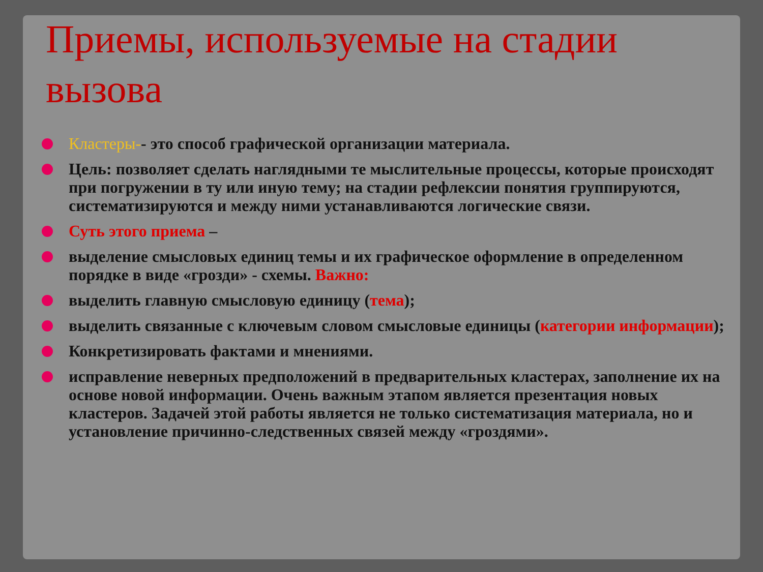Приемы, используемые на стадии вызова
Кластеры-- это способ графической организации материала.
Цель: позволяет сделать наглядными те мыслительные процессы, которые происходят при погружении в ту или иную тему; на стадии рефлексии понятия группируются, систематизируются и между ними устанавливаются логические связи.
Суть этого приема –
выделение смысловых единиц темы и их графическое оформление в определенном порядке в виде «грозди» - схемы. Важно:
выделить главную смысловую единицу (тема);
выделить связанные с ключевым словом смысловые единицы (категории информации);
Конкретизировать фактами и мнениями.
исправление неверных предположений в предварительных кластерах, заполнение их на основе новой информации. Очень важным этапом является презентация новых кластеров. Задачей этой работы является не только систематизация материала, но и установление причинно-следственных связей между «гроздями».